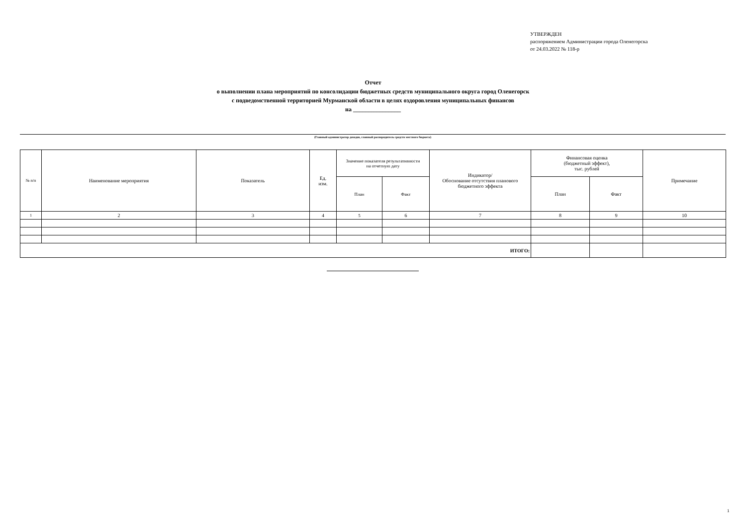УТВЕРЖДЕН
распоряжением Администрации города Оленегорска
от 24.03.2022 № 118-р
Отчет
о выполнении плана мероприятий по консолидации бюджетных средств муниципального округа город Оленегорск
с подведомственной территорией Мурманской области в целях оздоровления муниципальных финансов
на ________________
(Главный администратор доходов, главный распорядитель средств местного бюджета)
| № п/п | Наименование мероприятия | Показатель | Ед. изм. | Значение показателя результативности на отчетную дату | | Индикатор/ Обоснование отсутствия планового бюджетного эффекта | Финансовая оценка (бюджетный эффект), тыс. рублей | | Примечание |
| --- | --- | --- | --- | --- | --- | --- | --- | --- | --- |
| | | | | План | Факт | | План | Факт | |
| 1 | 2 | 3 | 4 | 5 | 6 | 7 | 8 | 9 | 10 |
| ИТОГО: | | | | | | | | | |
1